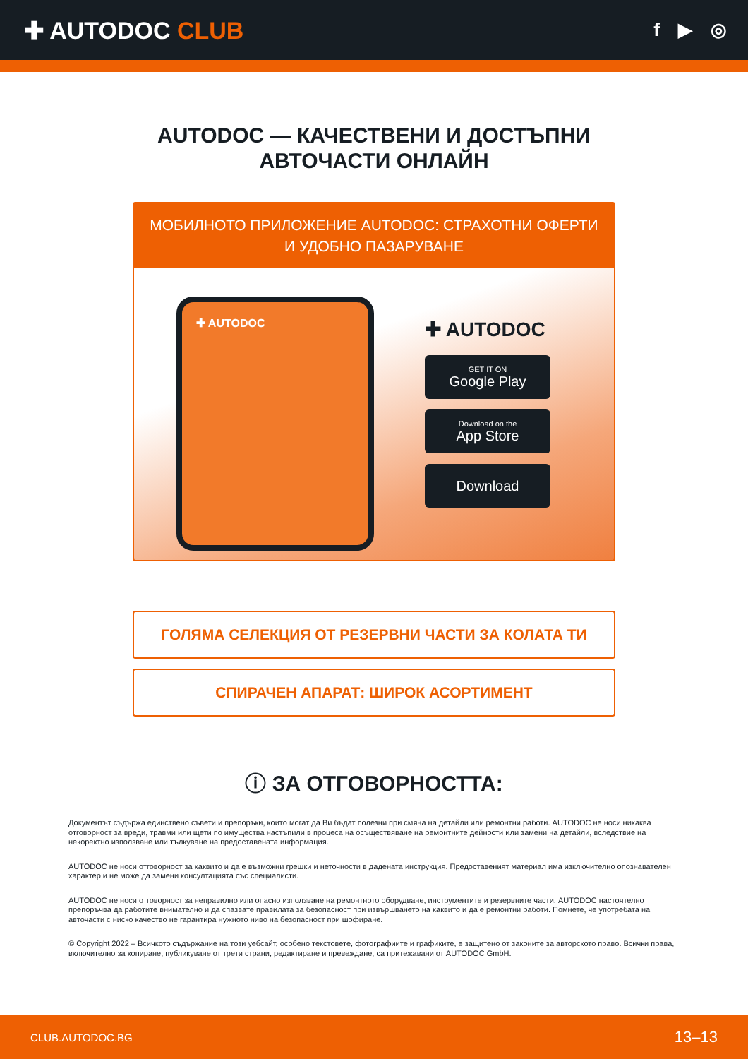✚ AUTODOC CLUB
f ▶ ◎
AUTODOC — КАЧЕСТВЕНИ И ДОСТЪПНИ
АВТОЧАСТИ ОНЛАЙН
МОБИЛНОТО ПРИЛОЖЕНИЕ AUTODOC: СТРАХОТНИ ОФЕРТИ И УДОБНО ПАЗАРУВАНЕ
✚ AUTODOC
✚ AUTODOC
GET IT ON
Google Play
Download on the
App Store
Download
ГОЛЯМА СЕЛЕКЦИЯ ОТ РЕЗЕРВНИ ЧАСТИ ЗА КОЛАТА ТИ
СПИРАЧЕН АПАРАТ: ШИРОК АСОРТИМЕНТ
ⓘ ЗА ОТГОВОРНОСТТА:
Документът съдържа единствено съвети и препоръки, които могат да Ви бъдат полезни при смяна на детайли или ремонтни работи. AUTODOC не носи никаква отговорност за вреди, травми или щети по имущества настъпили в процеса на осъществяване на ремонтните дейности или замени на детайли, вследствие на некоректно използване или тълкуване на предоставената информация.
AUTODOC не носи отговорност за каквито и да е възможни грешки и неточности в дадената инструкция. Предоставеният материал има изключително опознавателен характер и не може да замени консултацията със специалисти.
AUTODOC не носи отговорност за неправилно или опасно използване на ремонтното оборудване, инструментите и резервните части. AUTODOC настоятелно препоръчва да работите внимателно и да спазвате правилата за безопасност при извършването на каквито и да е ремонтни работи. Помнете, че употребата на авточасти с ниско качество не гарантира нужното ниво на безопасност при шофиране.
© Copyright 2022 – Всичкото съдържание на този уебсайт, особено текстовете, фотографиите и графиките, е защитено от законите за авторското право. Всички права, включително за копиране, публикуване от трети страни, редактиране и превеждане, са притежавани от AUTODOC GmbH.
CLUB.AUTODOC.BG 13–13